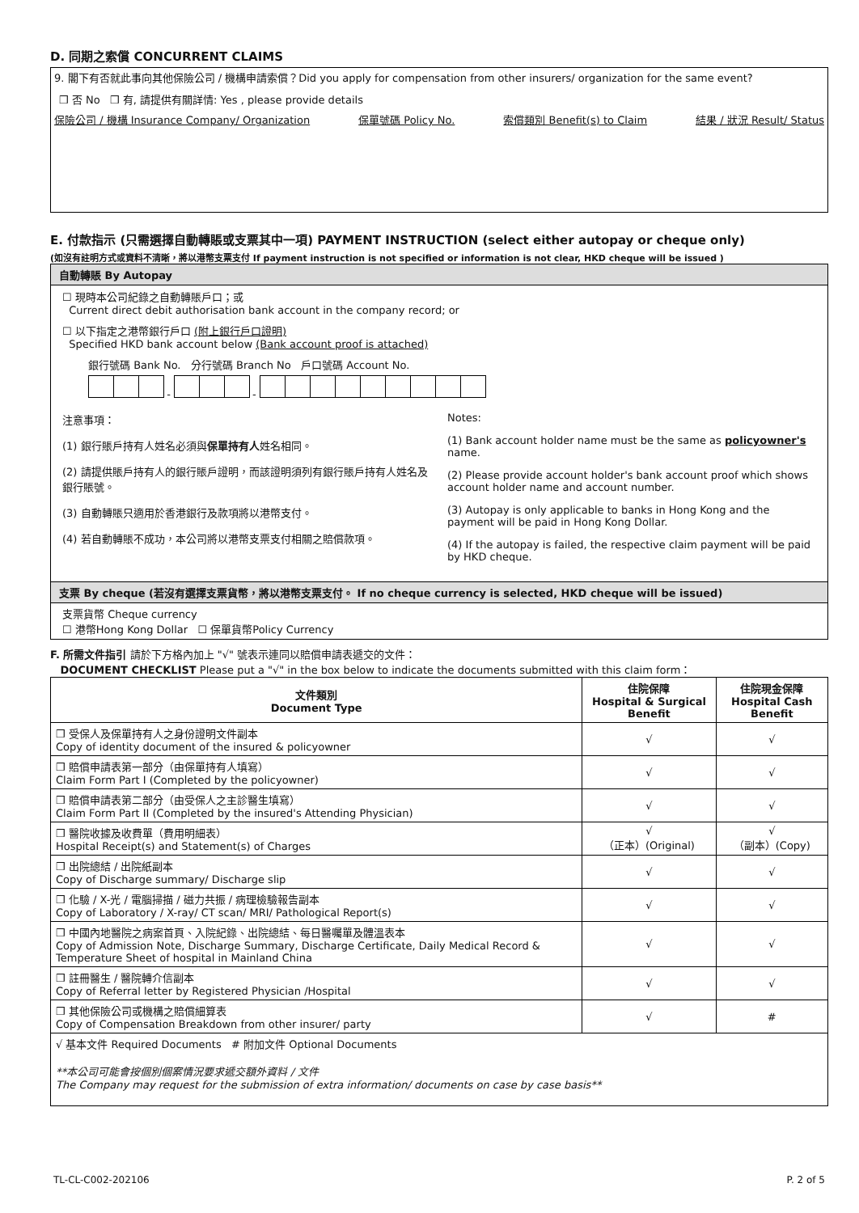D. 同期之索償 CONCURRENT CLAIMS
9. 閣下有否就此事向其他保險公司 / 機構申請索償？Did you apply for compensation from other insurers/ organization for the same event?
❒ 否 No ❒ 有, 請提供有關詳情: Yes , please provide details
保險公司 / 機構 Insurance Company/ Organization 保單號碼 Policy No. 索償類別 Benefit(s) to Claim 結果 / 狀況 Result/ Status
E. 付款指示 (只需選擇自動轉賬或支票其中一項) PAYMENT INSTRUCTION (select either autopay or cheque only)
(如沒有註明方式或資料不清晰，將以港幣支票支付 If payment instruction is not specified or information is not clear, HKD cheque will be issued )
自動轉賬 By Autopay
☐ 現時本公司紀錄之自動轉賬戶口；或
Current direct debit authorisation bank account in the company record; or
☐ 以下指定之港幣銀行戶口 (附上銀行戶口證明)
Specified HKD bank account below (Bank account proof is attached)
銀行號碼 Bank No. 分行號碼 Branch No 戶口號碼 Account No.
- -
注意事項：
(1) 銀行賬戶持有人姓名必須與保單持有人姓名相同。
(2) 請提供賬戶持有人的銀行賬戶證明，而該證明須列有銀行賬戶持有人姓名及銀行賬號。
(3) 自動轉賬只適用於香港銀行及款項將以港幣支付。
(4) 若自動轉賬不成功，本公司將以港幣支票支付相關之賠償款項。
Notes:
(1) Bank account holder name must be the same as policyowner's name.
(2) Please provide account holder's bank account proof which shows account holder name and account number.
(3) Autopay is only applicable to banks in Hong Kong and the payment will be paid in Hong Kong Dollar.
(4) If the autopay is failed, the respective claim payment will be paid by HKD cheque.
支票 By cheque (若沒有選擇支票貨幣，將以港幣支票支付。 If no cheque currency is selected, HKD cheque will be issued)
支票貨幣 Cheque currency
☐ 港幣Hong Kong Dollar ☐ 保單貨幣Policy Currency
F. 所需文件指引 請於下方格內加上 "√" 號表示連同以賠償申請表遞交的文件：
DOCUMENT CHECKLIST Please put a "√" in the box below to indicate the documents submitted with this claim form：
| 文件類別 Document Type | 住院保障 Hospital & Surgical Benefit | 住院現金保障 Hospital Cash Benefit |
| --- | --- | --- |
| ❒ 受保人及保單持有人之身份證明文件副本 Copy of identity document of the insured & policyowner | √ | √ |
| ❒ 賠償申請表第一部分（由保單持有人填寫） Claim Form Part I (Completed by the policyowner) | √ | √ |
| ❒ 賠償申請表第二部分（由受保人之主診醫生填寫） Claim Form Part II (Completed by the insured's Attending Physician) | √ | √ |
| ❒ 醫院收據及收費單（費用明細表） Hospital Receipt(s) and Statement(s) of Charges | √ （正本）(Original) | √ （副本）(Copy) |
| ❒ 出院總結 / 出院紙副本 Copy of Discharge summary/ Discharge slip | √ | √ |
| ❒ 化驗 / X-光 / 電腦掃描 / 磁力共振 / 病理檢驗報告副本 Copy of Laboratory / X-ray/ CT scan/ MRI/ Pathological Report(s) | √ | √ |
| ❒ 中國內地醫院之病案首頁、入院紀錄、出院總結、每日醫囑單及體溫表本 Copy of Admission Note, Discharge Summary, Discharge Certificate, Daily Medical Record & Temperature Sheet of hospital in Mainland China | √ | √ |
| ❒ 註冊醫生 / 醫院轉介信副本 Copy of Referral letter by Registered Physician /Hospital | √ | √ |
| ❒ 其他保險公司或機構之賠償細算表 Copy of Compensation Breakdown from other insurer/ party | √ | # |
| √ 基本文件 Required Documents # 附加文件 Optional Documents **本公司可能會按個別個案情況要求遞交額外資料 / 文件 The Company may request for the submission of extra information/ documents on case by case basis** | | |
TL-CL-C002-202106 P. 2 of 5